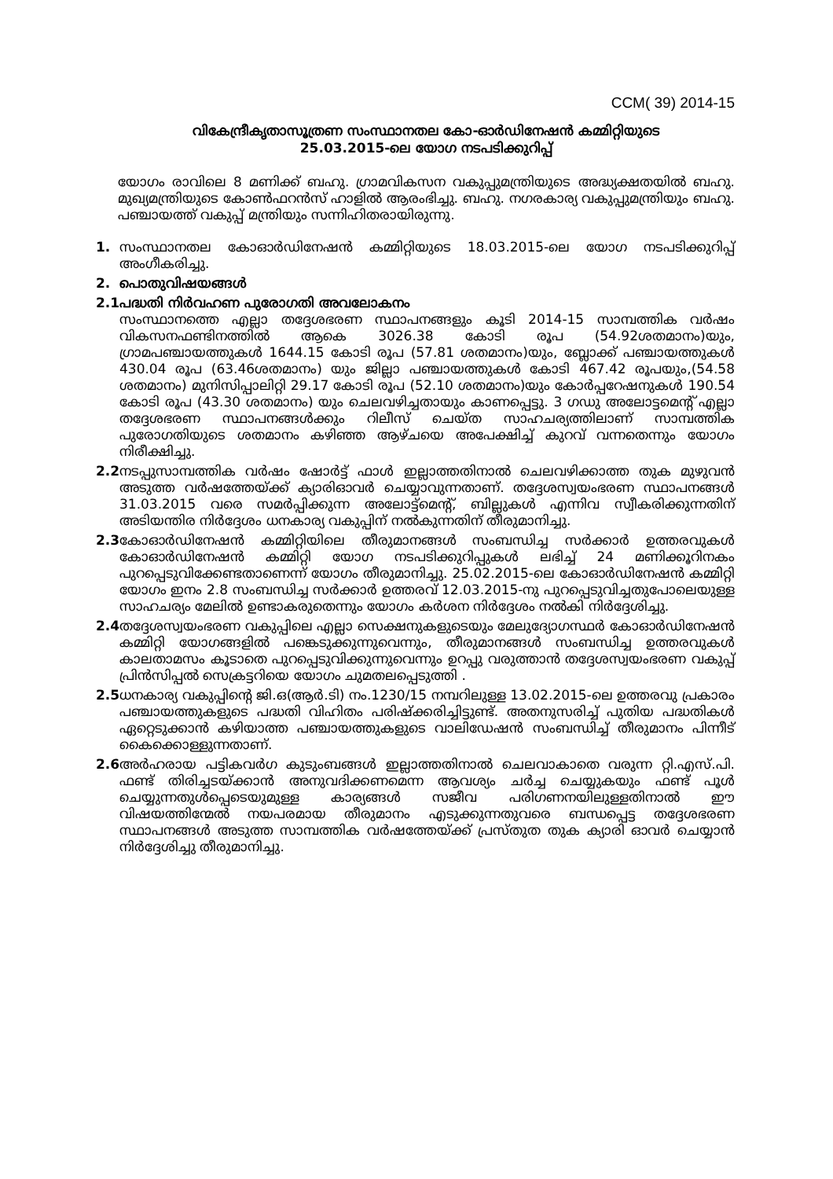CCM( 39) 2014-15
വികേന്ദ്രീകൃതാസൂത്രണ സംസ്ഥാനതല കോ-ഓർഡിനേഷൻ കമ്മിറ്റിയുടെ
25.03.2015-ലെ യോഗ നടപടിക്കുറിപ്പ്
യോഗം രാവിലെ 8 മണിക്ക് ബഹു. ഗ്രാമവികസന വകുപ്പുമന്ത്രിയുടെ അദ്ധ്യക്ഷതയിൽ ബഹു. മുഖ്യമന്ത്രിയുടെ കോൺഫറൻസ് ഹാളിൽ ആരംഭിച്ചു. ബഹു. നഗരകാര്യ വകുപ്പുമന്ത്രിയും ബഹു. പഞ്ചായത്ത് വകുപ്പ് മന്ത്രിയും സന്നിഹിതരായിരുന്നു.
1. സംസ്ഥാനതല കോഓർഡിനേഷൻ കമ്മിറ്റിയുടെ 18.03.2015-ലെ യോഗ നടപടിക്കുറിപ്പ് അംഗീകരിച്ചു.
2. പൊതുവിഷയങ്ങൾ
2.1
പദ്ധതി നിർവഹണ പുരോഗതി അവലോകനം
സംസ്ഥാനത്തെ എല്ലാ തദ്ദേശഭരണ സ്ഥാപനങ്ങളും കൂടി 2014-15 സാമ്പത്തിക വർഷം വികസനഫണ്ടിനത്തിൽ ആകെ 3026.38 കോടി രൂപ (54.92ശതമാനം)യും, ഗ്രാമപഞ്ചായത്തുകൾ 1644.15 കോടി രൂപ (57.81 ശതമാനം)യും, ബ്ലോക്ക് പഞ്ചായത്തുകൾ 430.04 രൂപ (63.46ശതമാനം) യും ജില്ലാ പഞ്ചായത്തുകൾ കോടി 467.42 രൂപയും,(54.58 ശതമാനം) മുനിസിപ്പാലിറ്റി 29.17 കോടി രൂപ (52.10 ശതമാനം)യും കോർപ്പറേഷനുകൾ 190.54 കോടി രൂപ (43.30 ശതമാനം) യും ചെലവഴിച്ചതായും കാണപ്പെട്ടു. 3 ഗഡു അലോട്ടമെന്റ് എല്ലാ തദ്ദേശഭരണ സ്ഥാപനങ്ങൾക്കും റിലീസ് ചെയ്ത സാഹചര്യത്തിലാണ് സാമ്പത്തിക പുരോഗതിയുടെ ശതമാനം കഴിഞ്ഞ ആഴ്ചയെ അപേക്ഷിച്ച് കുറവ് വന്നതെന്നും യോഗം നിരീക്ഷിച്ചു.
2.2
നടപ്പുസാമ്പത്തിക വർഷം ഷോർട്ട് ഫാൾ ഇല്ലാത്തതിനാൽ ചെലവഴിക്കാത്ത തുക മുഴുവൻ അടുത്ത വർഷത്തേയ്ക്ക് ക്യാരിഓവർ ചെയ്യാവുന്നതാണ്. തദ്ദേശസ്വയംഭരണ സ്ഥാപനങ്ങൾ 31.03.2015 വരെ സമർപ്പിക്കുന്ന അലോട്ട്മെന്റ്, ബില്ലുകൾ എന്നിവ സ്വീകരിക്കുന്നതിന് അടിയന്തിര നിർദ്ദേശം ധനകാര്യ വകുപ്പിന് നൽകുന്നതിന് തീരുമാനിച്ചു.
2.3
കോഓർഡിനേഷൻ കമ്മിറ്റിയിലെ തീരുമാനങ്ങൾ സംബന്ധിച്ച സർക്കാർ ഉത്തരവുകൾ കോഓർഡിനേഷൻ കമ്മിറ്റി യോഗ നടപടിക്കുറിപ്പുകൾ ലഭിച്ച് 24 മണിക്കൂറിനകം പുറപ്പെടുവിക്കേണ്ടതാണെന്ന് യോഗം തീരുമാനിച്ചു. 25.02.2015-ലെ കോഓർഡിനേഷൻ കമ്മിറ്റി യോഗം ഇനം 2.8 സംബന്ധിച്ച സർക്കാർ ഉത്തരവ് 12.03.2015-നു പുറപ്പെടുവിച്ചതുപോലെയുള്ള സാഹചര്യം മേലിൽ ഉണ്ടാകരുതെന്നും യോഗം കർശന നിർദ്ദേശം നൽകി നിർദ്ദേശിച്ചു.
2.4
തദ്ദേശസ്വയംഭരണ വകുപ്പിലെ എല്ലാ സെക്ഷനുകളുടെയും മേലുദ്യോഗസ്ഥർ കോഓർഡിനേഷൻ കമ്മിറ്റി യോഗങ്ങളിൽ പങ്കെടുക്കുന്നുവെന്നും, തീരുമാനങ്ങൾ സംബന്ധിച്ച ഉത്തരവുകൾ കാലതാമസം കൂടാതെ പുറപ്പെടുവിക്കുന്നുവെന്നും ഉറപ്പു വരുത്താൻ തദ്ദേശസ്വയംഭരണ വകുപ്പ് പ്രിൻസിപ്പൽ സെക്രട്ടറിയെ യോഗം ചുമതലപ്പെടുത്തി .
2.5
ധനകാര്യ വകുപ്പിന്റെ ജി.ഒ(ആർ.ടി) നം.1230/15 നമ്പറിലുള്ള 13.02.2015-ലെ ഉത്തരവു പ്രകാരം പഞ്ചായത്തുകളുടെ പദ്ധതി വിഹിതം പരിഷ്ക്കരിച്ചിട്ടുണ്ട്. അതനുസരിച്ച് പുതിയ പദ്ധതികൾ ഏറ്റെടുക്കാൻ കഴിയാത്ത പഞ്ചായത്തുകളുടെ വാലിഡേഷൻ സംബന്ധിച്ച് തീരുമാനം പിന്നീട് കൈക്കൊള്ളുന്നതാണ്.
2.6
അർഹരായ പട്ടികവർഗ കുടുംബങ്ങൾ ഇല്ലാത്തതിനാൽ ചെലവാകാതെ വരുന്ന റ്റി.എസ്.പി. ഫണ്ട് തിരിച്ചടയ്ക്കാൻ അനുവദിക്കണമെന്ന ആവശ്യം ചർച്ച ചെയ്യുകയും ഫണ്ട് പൂൾ ചെയ്യുന്നതുൾപ്പെടെയുമുള്ള കാര്യങ്ങൾ സജീവ പരിഗണനയിലുള്ളതിനാൽ ഈ വിഷയത്തിന്മേൽ നയപരമായ തീരുമാനം എടുക്കുന്നതുവരെ ബന്ധപ്പെട്ട തദ്ദേശഭരണ സ്ഥാപനങ്ങൾ അടുത്ത സാമ്പത്തിക വർഷത്തേയ്ക്ക് പ്രസ്തുത തുക ക്യാരി ഓവർ ചെയ്യാൻ നിർദ്ദേശിച്ചു തീരുമാനിച്ചു.